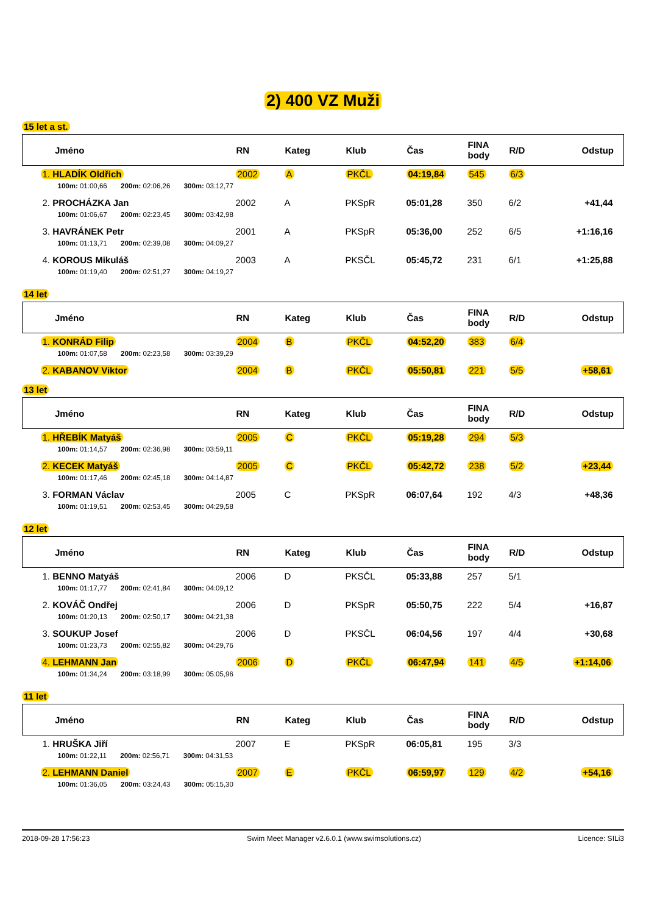2) 400 VZ Muži
15 let a st.
| Jméno | RN | Kateg | Klub | Čas | FINA body | R/D | Odstup |
| --- | --- | --- | --- | --- | --- | --- | --- |
| 1. HLADÍK Oldřich | 2002 | A | PKČL | 04:19,84 | 545 | 6/3 | |
| 100m: 01:00,66 200m: 02:06,26 300m: 03:12,77 | | | | | | | |
| 2. PROCHÁZKA Jan | 2002 | A | PKSpR | 05:01,28 | 350 | 6/2 | +41,44 |
| 100m: 01:06,67 200m: 02:23,45 300m: 03:42,98 | | | | | | | |
| 3. HAVRÁNEK Petr | 2001 | A | PKSpR | 05:36,00 | 252 | 6/5 | +1:16,16 |
| 100m: 01:13,71 200m: 02:39,08 300m: 04:09,27 | | | | | | | |
| 4. KOROUS Mikuláš | 2003 | A | PKSČL | 05:45,72 | 231 | 6/1 | +1:25,88 |
| 100m: 01:19,40 200m: 02:51,27 300m: 04:19,27 | | | | | | | |
14 let
| Jméno | RN | Kateg | Klub | Čas | FINA body | R/D | Odstup |
| --- | --- | --- | --- | --- | --- | --- | --- |
| 1. KONRÁD Filip | 2004 | B | PKČL | 04:52,20 | 383 | 6/4 | |
| 100m: 01:07,58 200m: 02:23,58 300m: 03:39,29 | | | | | | | |
| 2. KABANOV Viktor | 2004 | B | PKČL | 05:50,81 | 221 | 5/5 | +58,61 |
13 let
| Jméno | RN | Kateg | Klub | Čas | FINA body | R/D | Odstup |
| --- | --- | --- | --- | --- | --- | --- | --- |
| 1. HŘEBÍK Matyáš | 2005 | C | PKČL | 05:19,28 | 294 | 5/3 | |
| 100m: 01:14,57 200m: 02:36,98 300m: 03:59,11 | | | | | | | |
| 2. KECEK Matyáš | 2005 | C | PKČL | 05:42,72 | 238 | 5/2 | +23,44 |
| 100m: 01:17,46 200m: 02:45,18 300m: 04:14,87 | | | | | | | |
| 3. FORMAN Václav | 2005 | C | PKSpR | 06:07,64 | 192 | 4/3 | +48,36 |
| 100m: 01:19,51 200m: 02:53,45 300m: 04:29,58 | | | | | | | |
12 let
| Jméno | RN | Kateg | Klub | Čas | FINA body | R/D | Odstup |
| --- | --- | --- | --- | --- | --- | --- | --- |
| 1. BENNO Matyáš | 2006 | D | PKSČL | 05:33,88 | 257 | 5/1 | |
| 100m: 01:17,77 200m: 02:41,84 300m: 04:09,12 | | | | | | | |
| 2. KOVÁČ Ondřej | 2006 | D | PKSpR | 05:50,75 | 222 | 5/4 | +16,87 |
| 100m: 01:20,13 200m: 02:50,17 300m: 04:21,38 | | | | | | | |
| 3. SOUKUP Josef | 2006 | D | PKSČL | 06:04,56 | 197 | 4/4 | +30,68 |
| 100m: 01:23,73 200m: 02:55,82 300m: 04:29,76 | | | | | | | |
| 4. LEHMANN Jan | 2006 | D | PKČL | 06:47,94 | 141 | 4/5 | +1:14,06 |
| 100m: 01:34,24 200m: 03:18,99 300m: 05:05,96 | | | | | | | |
11 let
| Jméno | RN | Kateg | Klub | Čas | FINA body | R/D | Odstup |
| --- | --- | --- | --- | --- | --- | --- | --- |
| 1. HRUŠKA Jiří | 2007 | E | PKSpR | 06:05,81 | 195 | 3/3 | |
| 100m: 01:22,11 200m: 02:56,71 300m: 04:31,53 | | | | | | | |
| 2. LEHMANN Daniel | 2007 | E | PKČL | 06:59,97 | 129 | 4/2 | +54,16 |
| 100m: 01:36,05 200m: 03:24,43 300m: 05:15,30 | | | | | | | |
2018-09-28 17:56:23 Swim Meet Manager v2.6.0.1 (www.swimsolutions.cz) Licence: SILi3